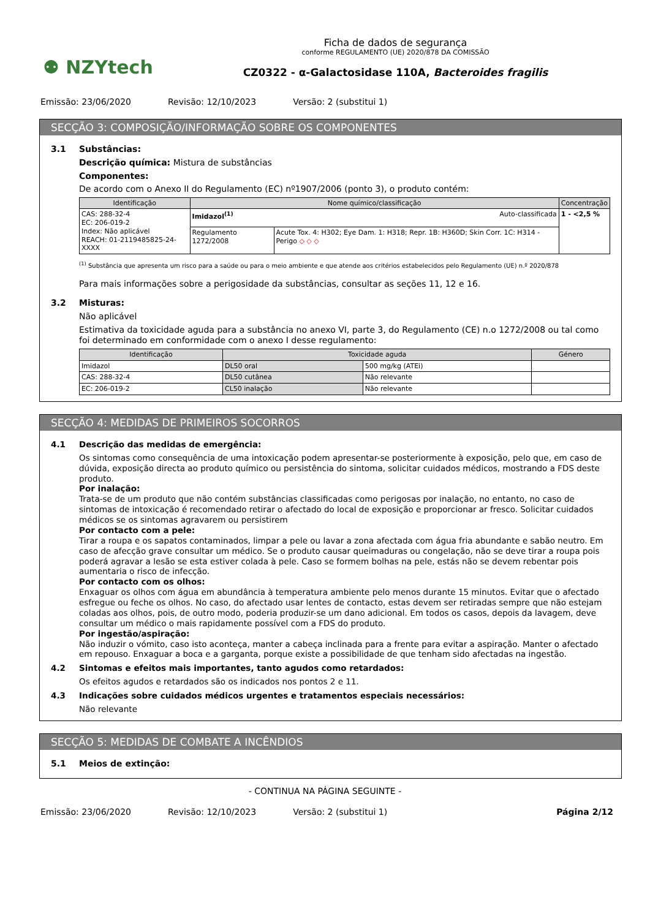⚉ NZYtech
Ficha de dados de segurança
conforme REGULAMENTO (UE) 2020/878 DA COMISSÃO
CZ0322 - α-Galactosidase 110A, Bacteroides fragilis
Emissão: 23/06/2020 Revisão: 12/10/2023 Versão: 2 (substitui 1)
SECÇÃO 3: COMPOSIÇÃO/INFORMAÇÃO SOBRE OS COMPONENTES
3.1 Substâncias:
Descrição química: Mistura de substâncias
Componentes:
De acordo com o Anexo II do Regulamento (EC) nº1907/2006 (ponto 3), o produto contém:
| Identificação | Nome químico/classificação | | Concentração |
| --- | --- | --- | --- |
| CAS: 288-32-4 EC: 206-019-2 Index: Não aplicável REACH: 01-2119485825-24-XXXX | Imidazol<sup>(1)</sup> Auto-classificada | | 1 - <2,5 % |
| | Regulamento 1272/2008 | Acute Tox. 4: H302; Eye Dam. 1: H318; Repr. 1B: H360D; Skin Corr. 1C: H314 - Perigo ◇ ◇ ◇ | |
<sup>(1)</sup> Substância que apresenta um risco para a saúde ou para o meio ambiente e que atende aos critérios estabelecidos pelo Regulamento (UE) n.º 2020/878
Para mais informações sobre a perigosidade da substâncias, consultar as seções 11, 12 e 16.
3.2 Misturas:
Não aplicável
Estimativa da toxicidade aguda para a substância no anexo VI, parte 3, do Regulamento (CE) n.o 1272/2008 ou tal como foi determinado em conformidade com o anexo I desse regulamento:
| Identificação | Toxicidade aguda | | Género |
| --- | --- | --- | --- |
| Imidazol | DL50 oral | 500 mg/kg (ATEi) | |
| CAS: 288-32-4 | DL50 cutânea | Não relevante | |
| EC: 206-019-2 | CL50 inalação | Não relevante | |
SECÇÃO 4: MEDIDAS DE PRIMEIROS SOCORROS
4.1 Descrição das medidas de emergência:
Os sintomas como consequência de uma intoxicação podem apresentar-se posteriormente à exposição, pelo que, em caso de dúvida, exposição directa ao produto químico ou persistência do sintoma, solicitar cuidados médicos, mostrando a FDS deste produto.
Por inalação:
Trata-se de um produto que não contém substâncias classificadas como perigosas por inalação, no entanto, no caso de sintomas de intoxicação é recomendado retirar o afectado do local de exposição e proporcionar ar fresco. Solicitar cuidados médicos se os sintomas agravarem ou persistirem
Por contacto com a pele:
Tirar a roupa e os sapatos contaminados, limpar a pele ou lavar a zona afectada com água fria abundante e sabão neutro. Em caso de afecção grave consultar um médico. Se o produto causar queimaduras ou congelação, não se deve tirar a roupa pois poderá agravar a lesão se esta estiver colada à pele. Caso se formem bolhas na pele, estás não se devem rebentar pois aumentaria o risco de infecção.
Por contacto com os olhos:
Enxaguar os olhos com água em abundância à temperatura ambiente pelo menos durante 15 minutos. Evitar que o afectado esfregue ou feche os olhos. No caso, do afectado usar lentes de contacto, estas devem ser retiradas sempre que não estejam coladas aos olhos, pois, de outro modo, poderia produzir-se um dano adicional. Em todos os casos, depois da lavagem, deve consultar um médico o mais rapidamente possível com a FDS do produto.
Por ingestão/aspiração:
Não induzir o vómito, caso isto aconteça, manter a cabeça inclinada para a frente para evitar a aspiração. Manter o afectado em repouso. Enxaguar a boca e a garganta, porque existe a possibilidade de que tenham sido afectadas na ingestão.
4.2 Sintomas e efeitos mais importantes, tanto agudos como retardados:
Os efeitos agudos e retardados são os indicados nos pontos 2 e 11.
4.3 Indicações sobre cuidados médicos urgentes e tratamentos especiais necessários:
Não relevante
SECÇÃO 5: MEDIDAS DE COMBATE A INCÊNDIOS
5.1 Meios de extinção:
- CONTINUA NA PÁGINA SEGUINTE -
Emissão: 23/06/2020 Revisão: 12/10/2023 Versão: 2 (substitui 1) Página 2/12